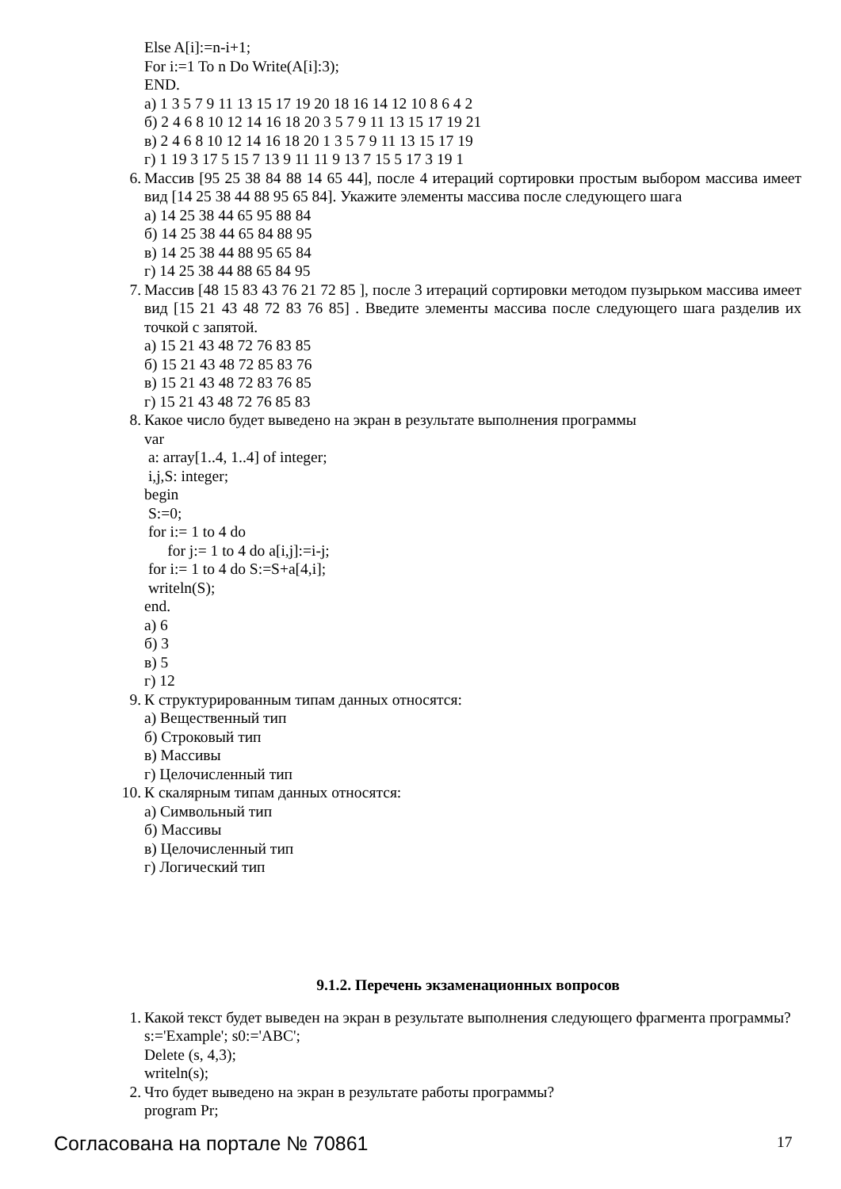Else A[i]:=n-i+1;
For i:=1 To n Do Write(A[i]:3);
END.
а) 1 3 5 7 9 11 13 15 17 19 20 18 16 14 12 10 8 6 4 2
б) 2 4 6 8 10 12 14 16 18 20 3 5 7 9 11 13 15 17 19 21
в) 2 4 6 8 10 12 14 16 18 20 1 3 5 7 9 11 13 15 17 19
г) 1 19 3 17 5 15 7 13 9 11 11 9 13 7 15 5 17 3 19 1
6. Массив [95 25 38 84 88 14 65 44], после 4 итераций сортировки простым выбором массива имеет вид [14 25 38 44 88 95 65 84]. Укажите элементы массива после следующего шага
а) 14 25 38 44 65 95 88 84
б) 14 25 38 44 65 84 88 95
в) 14 25 38 44 88 95 65 84
г) 14 25 38 44 88 65 84 95
7. Массив [48 15 83 43 76 21 72 85 ], после 3 итераций сортировки методом пузырьком массива имеет вид [15 21 43 48 72 83 76 85] . Введите элементы массива после следующего шага разделив их точкой с запятой.
а) 15 21 43 48 72 76 83 85
б) 15 21 43 48 72 85 83 76
в) 15 21 43 48 72 83 76 85
г) 15 21 43 48 72 76 85 83
8. Какое число будет выведено на экран в результате выполнения программы
var
a: array[1..4, 1..4] of integer;
i,j,S: integer;
begin
S:=0;
for i:= 1 to 4 do
for j:= 1 to 4 do a[i,j]:=i-j;
for i:= 1 to 4 do S:=S+a[4,i];
writeln(S);
end.
а) 6
б) 3
в) 5
г) 12
9. К структурированным типам данных относятся:
а) Вещественный тип
б) Строковый тип
в) Массивы
г) Целочисленный тип
10. К скалярным типам данных относятся:
а) Символьный тип
б) Массивы
в) Целочисленный тип
г) Логический тип
9.1.2. Перечень экзаменационных вопросов
1. Какой текст будет выведен на экран в результате выполнения следующего фрагмента программы?
s:='Example'; s0:='ABC';
Delete (s, 4,3);
writeln(s);
2. Что будет выведено на экран в результате работы программы?
program Pr;
Согласована на портале № 70861 17